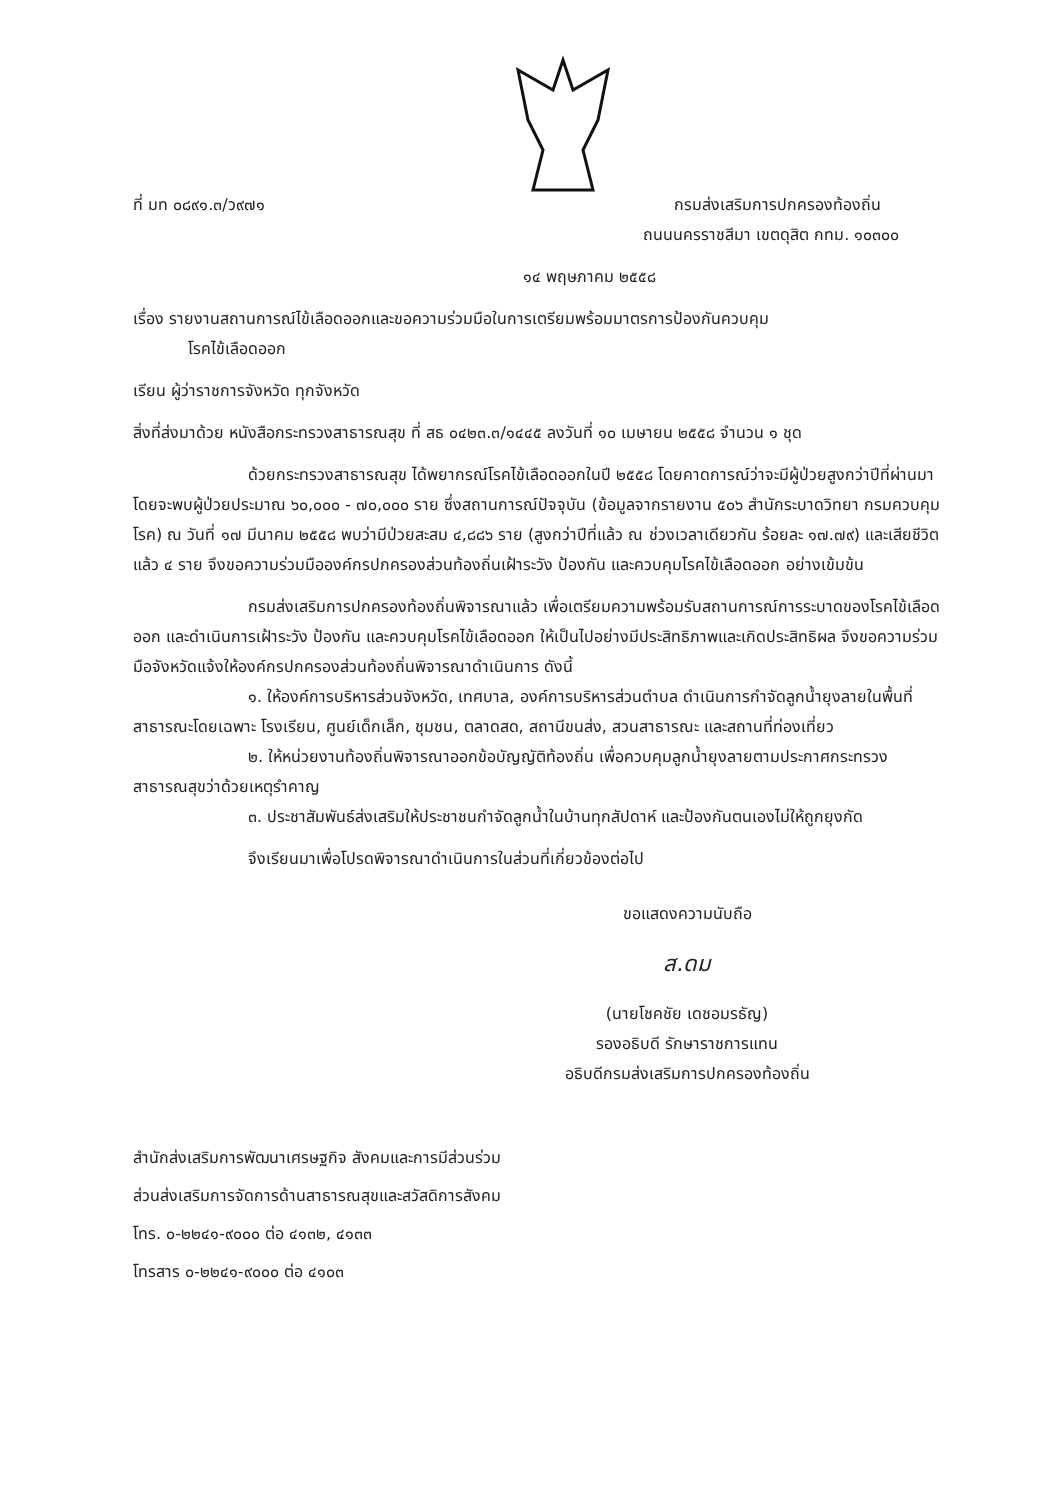ที่ มท ๐๘๙๑.๓/ว๙๗๑ กรมส่งเสริมการปกครองท้องถิ่น
ถนนนครราชสีมา เขตดุสิต กทม. ๑๐๓๐๐
๑๔ พฤษภาคม ๒๕๕๘
เรื่อง รายงานสถานการณ์ไข้เลือดออกและขอความร่วมมือในการเตรียมพร้อมมาตรการป้องกันควบคุม
โรคไข้เลือดออก
เรียน ผู้ว่าราชการจังหวัด ทุกจังหวัด
สิ่งที่ส่งมาด้วย หนังสือกระทรวงสาธารณสุข ที่ สธ ๐๔๒๓.๓/๑๔๔๕ ลงวันที่ ๑๐ เมษายน ๒๕๕๘ จำนวน ๑ ชุด
ด้วยกระทรวงสาธารณสุข ได้พยากรณ์โรคไข้เลือดออกในปี ๒๕๕๘ โดยคาดการณ์ว่าจะมีผู้ป่วยสูงกว่าปีที่ผ่านมา โดยจะพบผู้ป่วยประมาณ ๖๐,๐๐๐ - ๗๐,๐๐๐ ราย ซึ่งสถานการณ์ปัจจุบัน (ข้อมูลจากรายงาน ๕๐๖ สำนักระบาดวิทยา กรมควบคุมโรค) ณ วันที่ ๑๗ มีนาคม ๒๕๕๘ พบว่ามีป่วยสะสม ๔,๘๘๖ ราย (สูงกว่าปีที่แล้ว ณ ช่วงเวลาเดียวกัน ร้อยละ ๑๗.๗๙) และเสียชีวิตแล้ว ๔ ราย จึงขอความร่วมมือองค์กรปกครองส่วนท้องถิ่นเฝ้าระวัง ป้องกัน และควบคุมโรคไข้เลือดออก อย่างเข้มข้น
กรมส่งเสริมการปกครองท้องถิ่นพิจารณาแล้ว เพื่อเตรียมความพร้อมรับสถานการณ์การระบาดของโรคไข้เลือดออก และดำเนินการเฝ้าระวัง ป้องกัน และควบคุมโรคไข้เลือดออก ให้เป็นไปอย่างมีประสิทธิภาพและเกิดประสิทธิผล จึงขอความร่วมมือจังหวัดแจ้งให้องค์กรปกครองส่วนท้องถิ่นพิจารณาดำเนินการ ดังนี้
๑. ให้องค์การบริหารส่วนจังหวัด, เทศบาล, องค์การบริหารส่วนตำบล ดำเนินการกำจัดลูกน้ำยุงลายในพื้นที่สาธารณะโดยเฉพาะ โรงเรียน, ศูนย์เด็กเล็ก, ชุมชน, ตลาดสด, สถานีขนส่ง, สวนสาธารณะ และสถานที่ท่องเที่ยว
๒. ให้หน่วยงานท้องถิ่นพิจารณาออกข้อบัญญัติท้องถิ่น เพื่อควบคุมลูกน้ำยุงลายตามประกาศกระทรวงสาธารณสุขว่าด้วยเหตุรำคาญ
๓. ประชาสัมพันธ์ส่งเสริมให้ประชาชนกำจัดลูกน้ำในบ้านทุกสัปดาห์ และป้องกันตนเองไม่ให้ถูกยุงกัด
จึงเรียนมาเพื่อโปรดพิจารณาดำเนินการในส่วนที่เกี่ยวข้องต่อไป
ขอแสดงความนับถือ
ส.ดม
(นายโชคชัย เดชอมรธัญ)
รองอธิบดี รักษาราชการแทน
อธิบดีกรมส่งเสริมการปกครองท้องถิ่น
สำนักส่งเสริมการพัฒนาเศรษฐกิจ สังคมและการมีส่วนร่วม
ส่วนส่งเสริมการจัดการด้านสาธารณสุขและสวัสดิการสังคม
โทร. ๐-๒๒๔๑-๙๐๐๐ ต่อ ๔๑๓๒, ๔๑๓๓
โทรสาร ๐-๒๒๔๑-๙๐๐๐ ต่อ ๔๑๐๓